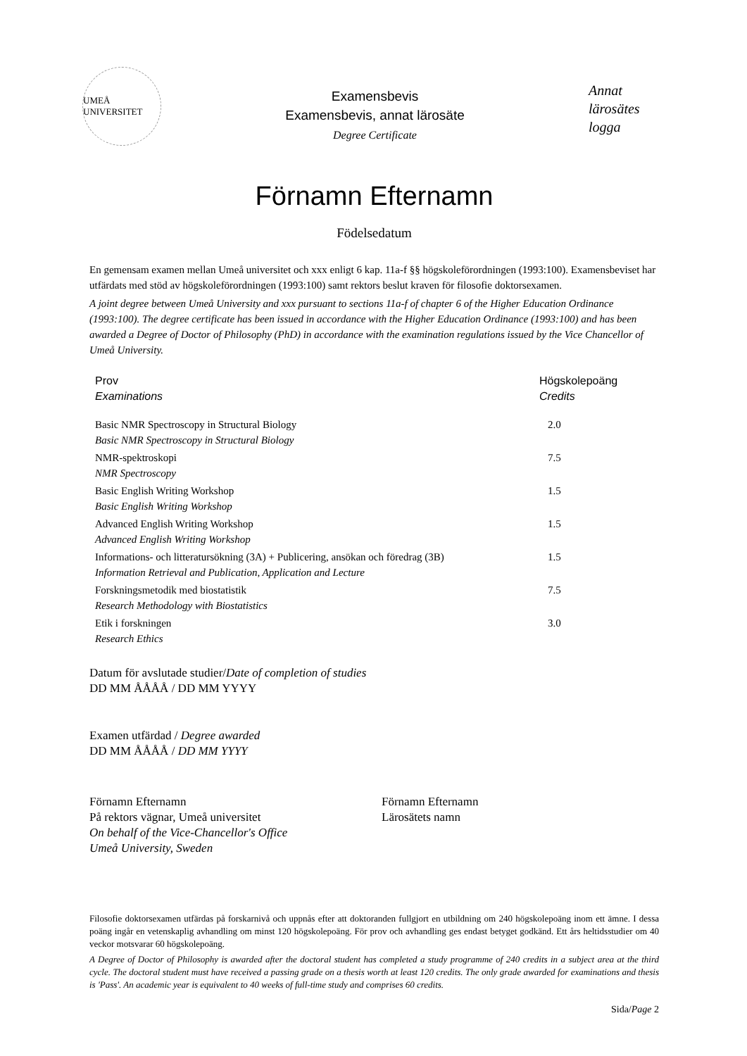UMEÅ UNIVERSITET
Examensbevis
Examensbevis, annat lärosäte
Degree Certificate
Annat lärosätes logga
Förnamn Efternamn
Födelsedatum
En gemensam examen mellan Umeå universitet och xxx enligt 6 kap. 11a-f §§ högskoleförordningen (1993:100). Examensbeviset har utfärdats med stöd av högskoleförordningen (1993:100) samt rektors beslut kraven för filosofie doktorsexamen.
A joint degree between Umeå University and xxx pursuant to sections 11a-f of chapter 6 of the Higher Education Ordinance (1993:100). The degree certificate has been issued in accordance with the Higher Education Ordinance (1993:100) and has been awarded a Degree of Doctor of Philosophy (PhD) in accordance with the examination regulations issued by the Vice Chancellor of Umeå University.
| Prov Examinations | Högskolepoäng Credits |
| --- | --- |
| Basic NMR Spectroscopy in Structural Biology Basic NMR Spectroscopy in Structural Biology | 2.0 |
| NMR-spektroskopi NMR Spectroscopy | 7.5 |
| Basic English Writing Workshop Basic English Writing Workshop | 1.5 |
| Advanced English Writing Workshop Advanced English Writing Workshop | 1.5 |
| Informations- och litteratursökning (3A) + Publicering, ansökan och föredrag (3B) Information Retrieval and Publication, Application and Lecture | 1.5 |
| Forskningsmetodik med biostatistik Research Methodology with Biostatistics | 7.5 |
| Etik i forskningen Research Ethics | 3.0 |
Datum för avslutade studier/Date of completion of studies
DD MM ÅÅÅÅ / DD MM YYYY
Examen utfärdad / Degree awarded
DD MM ÅÅÅÅ / DD MM YYYY
Förnamn Efternamn
På rektors vägnar, Umeå universitet
On behalf of the Vice-Chancellor's Office
Umeå University, Sweden
Förnamn Efternamn
Lärosätets namn
Filosofie doktorsexamen utfärdas på forskarnivå och uppnås efter att doktoranden fullgjort en utbildning om 240 högskolepoäng inom ett ämne. I dessa poäng ingår en vetenskaplig avhandling om minst 120 högskolepoäng. För prov och avhandling ges endast betyget godkänd. Ett års heltidsstudier om 40 veckor motsvarar 60 högskolepoäng.
A Degree of Doctor of Philosophy is awarded after the doctoral student has completed a study programme of 240 credits in a subject area at the third cycle. The doctoral student must have received a passing grade on a thesis worth at least 120 credits. The only grade awarded for examinations and thesis is 'Pass'. An academic year is equivalent to 40 weeks of full-time study and comprises 60 credits.
Sida/Page 2